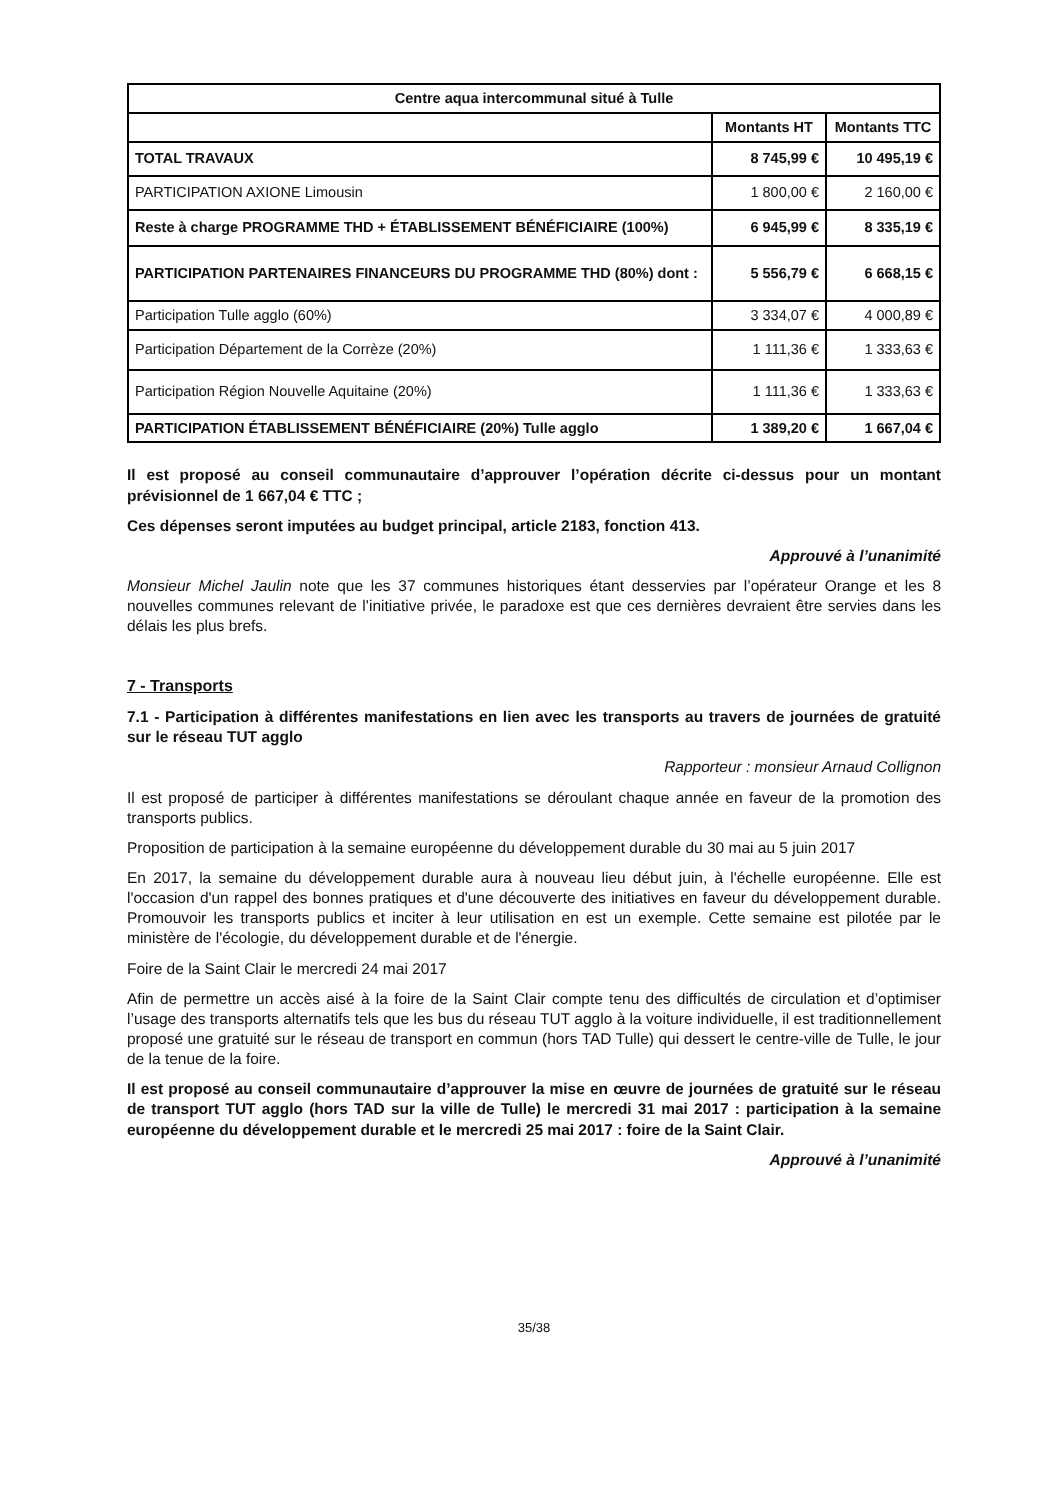| Centre aqua intercommunal situé à Tulle | | |
| --- | --- | --- |
| | Montants HT | Montants TTC |
| TOTAL TRAVAUX | 8 745,99 € | 10 495,19 € |
| PARTICIPATION AXIONE Limousin | 1 800,00 € | 2 160,00 € |
| Reste à charge PROGRAMME THD + ÉTABLISSEMENT BÉNÉFICIAIRE (100%) | 6 945,99 € | 8 335,19 € |
| PARTICIPATION PARTENAIRES FINANCEURS DU PROGRAMME THD (80%) dont : | 5 556,79 € | 6 668,15 € |
| Participation Tulle agglo (60%) | 3 334,07 € | 4 000,89 € |
| Participation Département de la Corrèze (20%) | 1 111,36 € | 1 333,63 € |
| Participation Région Nouvelle Aquitaine (20%) | 1 111,36 € | 1 333,63 € |
| PARTICIPATION ÉTABLISSEMENT BÉNÉFICIAIRE (20%) Tulle agglo | 1 389,20 € | 1 667,04 € |
Il est proposé au conseil communautaire d’approuver l’opération décrite ci-dessus pour un montant prévisionnel de 1 667,04 € TTC ;
Ces dépenses seront imputées au budget principal, article 2183, fonction 413.
Approuvé à l’unanimité
Monsieur Michel Jaulin note que les 37 communes historiques étant desservies par l’opérateur Orange et les 8 nouvelles communes relevant de l’initiative privée, le paradoxe est que ces dernières devraient être servies dans les délais les plus brefs.
7 - Transports
7.1 - Participation à différentes manifestations en lien avec les transports au travers de journées de gratuité sur le réseau TUT agglo
Rapporteur : monsieur Arnaud Collignon
Il est proposé de participer à différentes manifestations se déroulant chaque année en faveur de la promotion des transports publics.
Proposition de participation à la semaine européenne du développement durable du 30 mai au 5 juin 2017
En 2017, la semaine du développement durable aura à nouveau lieu début juin, à l'échelle européenne. Elle est l'occasion d'un rappel des bonnes pratiques et d'une découverte des initiatives en faveur du développement durable. Promouvoir les transports publics et inciter à leur utilisation en est un exemple. Cette semaine est pilotée par le ministère de l'écologie, du développement durable et de l'énergie.
Foire de la Saint Clair le mercredi 24 mai 2017
Afin de permettre un accès aisé à la foire de la Saint Clair compte tenu des difficultés de circulation et d’optimiser l’usage des transports alternatifs tels que les bus du réseau TUT agglo à la voiture individuelle, il est traditionnellement proposé une gratuité sur le réseau de transport en commun (hors TAD Tulle) qui dessert le centre-ville de Tulle, le jour de la tenue de la foire.
Il est proposé au conseil communautaire d’approuver la mise en œuvre de journées de gratuité sur le réseau de transport TUT agglo (hors TAD sur la ville de Tulle) le mercredi 31 mai 2017 : participation à la semaine européenne du développement durable et le mercredi 25 mai 2017 : foire de la Saint Clair.
Approuvé à l’unanimité
35/38